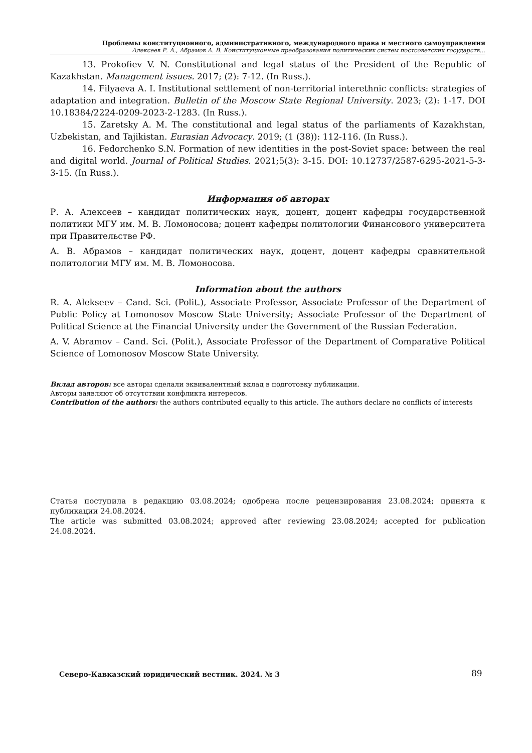Проблемы конституционного, административного, международного права и местного самоуправления
Алексеев Р. А., Абрамов А. В. Конституционные преобразования политических систем постсоветских государств…
13. Prokofiev V. N. Constitutional and legal status of the President of the Republic of Kazakhstan. Management issues. 2017; (2): 7-12. (In Russ.).
14. Filyaeva A. I. Institutional settlement of non-territorial interethnic conflicts: strategies of adaptation and integration. Bulletin of the Moscow State Regional University. 2023; (2): 1-17. DOI 10.18384/2224-0209-2023-2-1283. (In Russ.).
15. Zaretsky A. M. The constitutional and legal status of the parliaments of Kazakhstan, Uzbekistan, and Tajikistan. Eurasian Advocacy. 2019; (1 (38)): 112-116. (In Russ.).
16. Fedorchenko S.N. Formation of new identities in the post-Soviet space: between the real and digital world. Journal of Political Studies. 2021;5(3): 3-15. DOI: 10.12737/2587-6295-2021-5-3- 3-15. (In Russ.).
Информация об авторах
Р. А. Алексеев – кандидат политических наук, доцент, доцент кафедры государственной политики МГУ им. М. В. Ломоносова; доцент кафедры политологии Финансового университета при Правительстве РФ.
А. В. Абрамов – кандидат политических наук, доцент, доцент кафедры сравнительной политологии МГУ им. М. В. Ломоносова.
Information about the authors
R. A. Alekseev – Cand. Sci. (Polit.), Associate Professor, Associate Professor of the Department of Public Policy at Lomonosov Moscow State University; Associate Professor of the Department of Political Science at the Financial University under the Government of the Russian Federation.
A. V. Abramov – Cand. Sci. (Polit.), Associate Professor of the Department of Comparative Political Science of Lomonosov Moscow State University.
Вклад авторов: все авторы сделали эквивалентный вклад в подготовку публикации.
Авторы заявляют об отсутствии конфликта интересов.
Contribution of the authors: the authors contributed equally to this article. The authors declare no conflicts of interests
Статья поступила в редакцию 03.08.2024; одобрена после рецензирования 23.08.2024; принята к публикации 24.08.2024.
The article was submitted 03.08.2024; approved after reviewing 23.08.2024; accepted for publication 24.08.2024.
Северо-Кавказский юридический вестник. 2024. № 3
89